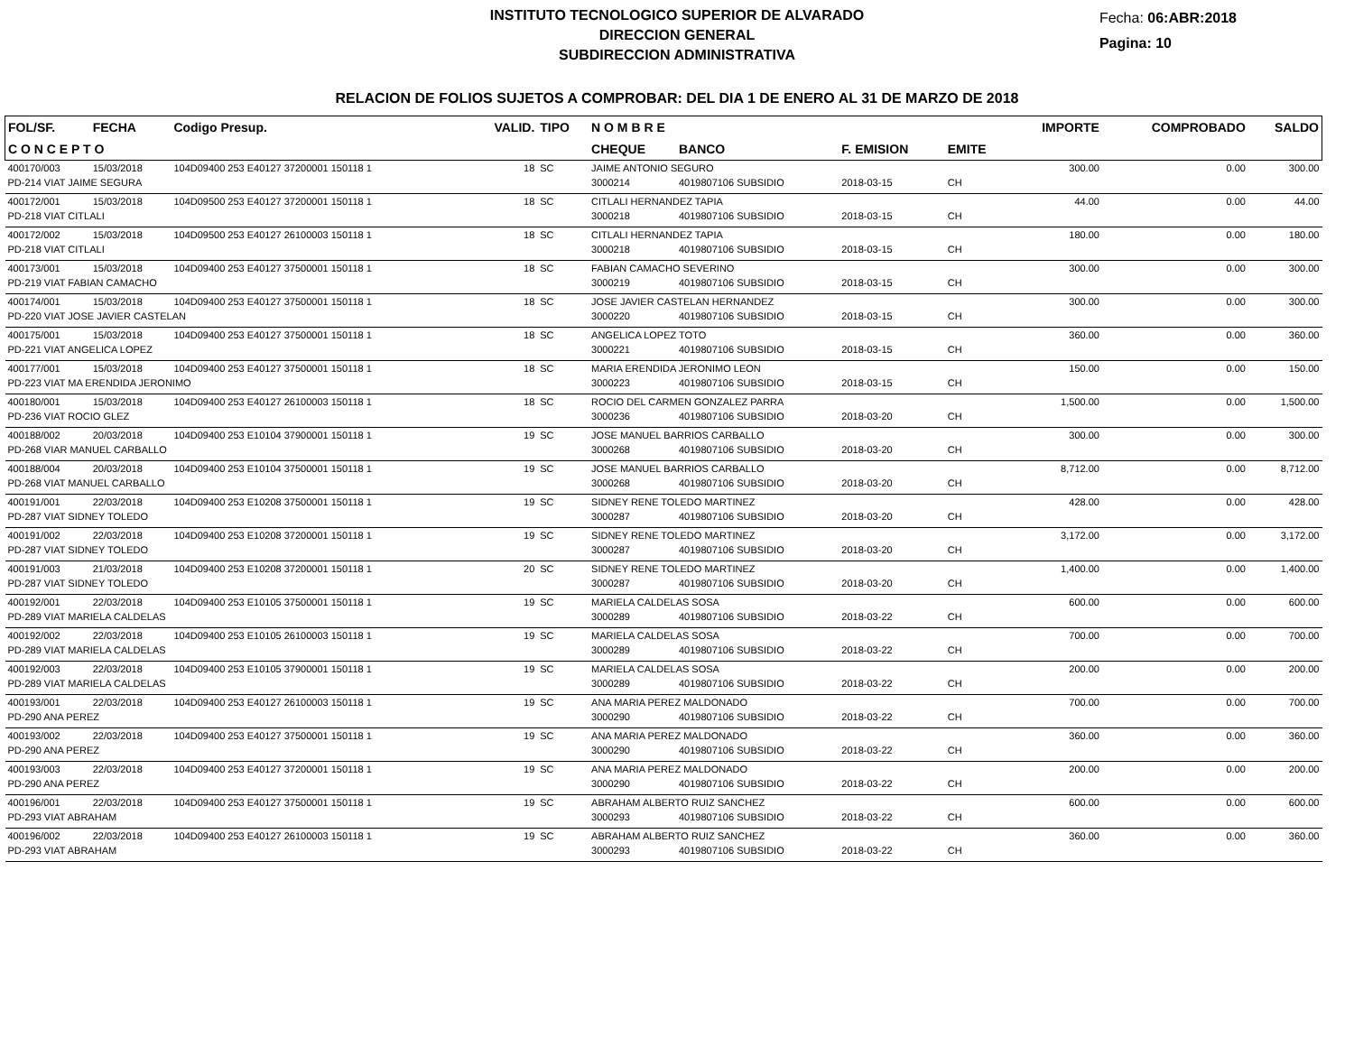INSTITUTO TECNOLOGICO SUPERIOR DE ALVARADO
DIRECCION GENERAL
SUBDIRECCION ADMINISTRATIVA
Fecha: 06:ABR:2018
Pagina: 10
RELACION DE FOLIOS SUJETOS A COMPROBAR: DEL DIA 1 DE ENERO AL 31 DE MARZO DE 2018
| FOL/SF. | FECHA | Codigo Presup. | VALID. | TIPO | N O M B R E | | | | IMPORTE | COMPROBADO | SALDO |
| --- | --- | --- | --- | --- | --- | --- | --- | --- | --- | --- | --- |
| C O N C E P T O | | | | | CHEQUE | BANCO | F. EMISION | EMITE | | | |
| 400170/003 | 15/03/2018 | 104D09400 253 E40127 37200001 150118 1 | 18 | SC | JAIME ANTONIO SEGURO | | | | 300.00 | 0.00 | 300.00 |
| PD-214 VIAT JAIME SEGURA | | | | | 3000214 | 4019807106 SUBSIDIO | 2018-03-15 | CH | | | |
| 400172/001 | 15/03/2018 | 104D09500 253 E40127 37200001 150118 1 | 18 | SC | CITLALI HERNANDEZ TAPIA | | | | 44.00 | 0.00 | 44.00 |
| PD-218 VIAT CITLALI | | | | | 3000218 | 4019807106 SUBSIDIO | 2018-03-15 | CH | | | |
| 400172/002 | 15/03/2018 | 104D09500 253 E40127 26100003 150118 1 | 18 | SC | CITLALI HERNANDEZ TAPIA | | | | 180.00 | 0.00 | 180.00 |
| PD-218 VIAT CITLALI | | | | | 3000218 | 4019807106 SUBSIDIO | 2018-03-15 | CH | | | |
| 400173/001 | 15/03/2018 | 104D09400 253 E40127 37500001 150118 1 | 18 | SC | FABIAN CAMACHO SEVERINO | | | | 300.00 | 0.00 | 300.00 |
| PD-219 VIAT FABIAN CAMACHO | | | | | 3000219 | 4019807106 SUBSIDIO | 2018-03-15 | CH | | | |
| 400174/001 | 15/03/2018 | 104D09400 253 E40127 37500001 150118 1 | 18 | SC | JOSE JAVIER CASTELAN HERNANDEZ | | | | 300.00 | 0.00 | 300.00 |
| PD-220 VIAT JOSE JAVIER CASTELAN | | | | | 3000220 | 4019807106 SUBSIDIO | 2018-03-15 | CH | | | |
| 400175/001 | 15/03/2018 | 104D09400 253 E40127 37500001 150118 1 | 18 | SC | ANGELICA LOPEZ TOTO | | | | 360.00 | 0.00 | 360.00 |
| PD-221 VIAT ANGELICA LOPEZ | | | | | 3000221 | 4019807106 SUBSIDIO | 2018-03-15 | CH | | | |
| 400177/001 | 15/03/2018 | 104D09400 253 E40127 37500001 150118 1 | 18 | SC | MARIA ERENDIDA JERONIMO LEON | | | | 150.00 | 0.00 | 150.00 |
| PD-223 VIAT MA ERENDIDA JERONIMO | | | | | 3000223 | 4019807106 SUBSIDIO | 2018-03-15 | CH | | | |
| 400180/001 | 15/03/2018 | 104D09400 253 E40127 26100003 150118 1 | 18 | SC | ROCIO DEL CARMEN GONZALEZ PARRA | | | | 1,500.00 | 0.00 | 1,500.00 |
| PD-236 VIAT ROCIO GLEZ | | | | | 3000236 | 4019807106 SUBSIDIO | 2018-03-20 | CH | | | |
| 400188/002 | 20/03/2018 | 104D09400 253 E10104 37900001 150118 1 | 19 | SC | JOSE MANUEL BARRIOS CARBALLO | | | | 300.00 | 0.00 | 300.00 |
| PD-268 VIAR MANUEL CARBALLO | | | | | 3000268 | 4019807106 SUBSIDIO | 2018-03-20 | CH | | | |
| 400188/004 | 20/03/2018 | 104D09400 253 E10104 37500001 150118 1 | 19 | SC | JOSE MANUEL BARRIOS CARBALLO | | | | 8,712.00 | 0.00 | 8,712.00 |
| PD-268 VIAT MANUEL CARBALLO | | | | | 3000268 | 4019807106 SUBSIDIO | 2018-03-20 | CH | | | |
| 400191/001 | 22/03/2018 | 104D09400 253 E10208 37500001 150118 1 | 19 | SC | SIDNEY RENE TOLEDO MARTINEZ | | | | 428.00 | 0.00 | 428.00 |
| PD-287 VIAT SIDNEY TOLEDO | | | | | 3000287 | 4019807106 SUBSIDIO | 2018-03-20 | CH | | | |
| 400191/002 | 22/03/2018 | 104D09400 253 E10208 37200001 150118 1 | 19 | SC | SIDNEY RENE TOLEDO MARTINEZ | | | | 3,172.00 | 0.00 | 3,172.00 |
| PD-287 VIAT SIDNEY TOLEDO | | | | | 3000287 | 4019807106 SUBSIDIO | 2018-03-20 | CH | | | |
| 400191/003 | 21/03/2018 | 104D09400 253 E10208 37200001 150118 1 | 20 | SC | SIDNEY RENE TOLEDO MARTINEZ | | | | 1,400.00 | 0.00 | 1,400.00 |
| PD-287 VIAT SIDNEY TOLEDO | | | | | 3000287 | 4019807106 SUBSIDIO | 2018-03-20 | CH | | | |
| 400192/001 | 22/03/2018 | 104D09400 253 E10105 37500001 150118 1 | 19 | SC | MARIELA CALDELAS SOSA | | | | 600.00 | 0.00 | 600.00 |
| PD-289 VIAT MARIELA CALDELAS | | | | | 3000289 | 4019807106 SUBSIDIO | 2018-03-22 | CH | | | |
| 400192/002 | 22/03/2018 | 104D09400 253 E10105 26100003 150118 1 | 19 | SC | MARIELA CALDELAS SOSA | | | | 700.00 | 0.00 | 700.00 |
| PD-289 VIAT MARIELA CALDELAS | | | | | 3000289 | 4019807106 SUBSIDIO | 2018-03-22 | CH | | | |
| 400192/003 | 22/03/2018 | 104D09400 253 E10105 37900001 150118 1 | 19 | SC | MARIELA CALDELAS SOSA | | | | 200.00 | 0.00 | 200.00 |
| PD-289 VIAT MARIELA CALDELAS | | | | | 3000289 | 4019807106 SUBSIDIO | 2018-03-22 | CH | | | |
| 400193/001 | 22/03/2018 | 104D09400 253 E40127 26100003 150118 1 | 19 | SC | ANA MARIA PEREZ MALDONADO | | | | 700.00 | 0.00 | 700.00 |
| PD-290 ANA PEREZ | | | | | 3000290 | 4019807106 SUBSIDIO | 2018-03-22 | CH | | | |
| 400193/002 | 22/03/2018 | 104D09400 253 E40127 37500001 150118 1 | 19 | SC | ANA MARIA PEREZ MALDONADO | | | | 360.00 | 0.00 | 360.00 |
| PD-290 ANA PEREZ | | | | | 3000290 | 4019807106 SUBSIDIO | 2018-03-22 | CH | | | |
| 400193/003 | 22/03/2018 | 104D09400 253 E40127 37200001 150118 1 | 19 | SC | ANA MARIA PEREZ MALDONADO | | | | 200.00 | 0.00 | 200.00 |
| PD-290 ANA PEREZ | | | | | 3000290 | 4019807106 SUBSIDIO | 2018-03-22 | CH | | | |
| 400196/001 | 22/03/2018 | 104D09400 253 E40127 37500001 150118 1 | 19 | SC | ABRAHAM ALBERTO RUIZ SANCHEZ | | | | 600.00 | 0.00 | 600.00 |
| PD-293 VIAT ABRAHAM | | | | | 3000293 | 4019807106 SUBSIDIO | 2018-03-22 | CH | | | |
| 400196/002 | 22/03/2018 | 104D09400 253 E40127 26100003 150118 1 | 19 | SC | ABRAHAM ALBERTO RUIZ SANCHEZ | | | | 360.00 | 0.00 | 360.00 |
| PD-293 VIAT ABRAHAM | | | | | 3000293 | 4019807106 SUBSIDIO | 2018-03-22 | CH | | | |